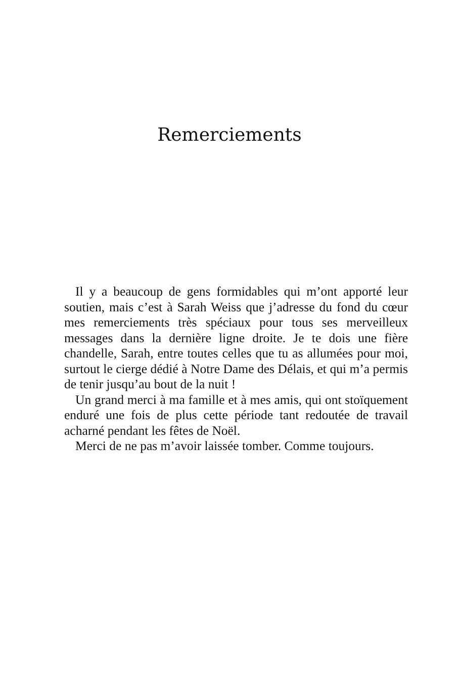Remerciements
Il y a beaucoup de gens formidables qui m’ont apporté leur soutien, mais c’est à Sarah Weiss que j’adresse du fond du cœur mes remerciements très spéciaux pour tous ses merveilleux messages dans la dernière ligne droite. Je te dois une fière chandelle, Sarah, entre toutes celles que tu as allumées pour moi, surtout le cierge dédié à Notre Dame des Délais, et qui m’a permis de tenir jusqu’au bout de la nuit !
Un grand merci à ma famille et à mes amis, qui ont stoïquement enduré une fois de plus cette période tant redoutée de travail acharné pendant les fêtes de Noël.
Merci de ne pas m’avoir laissée tomber. Comme toujours.